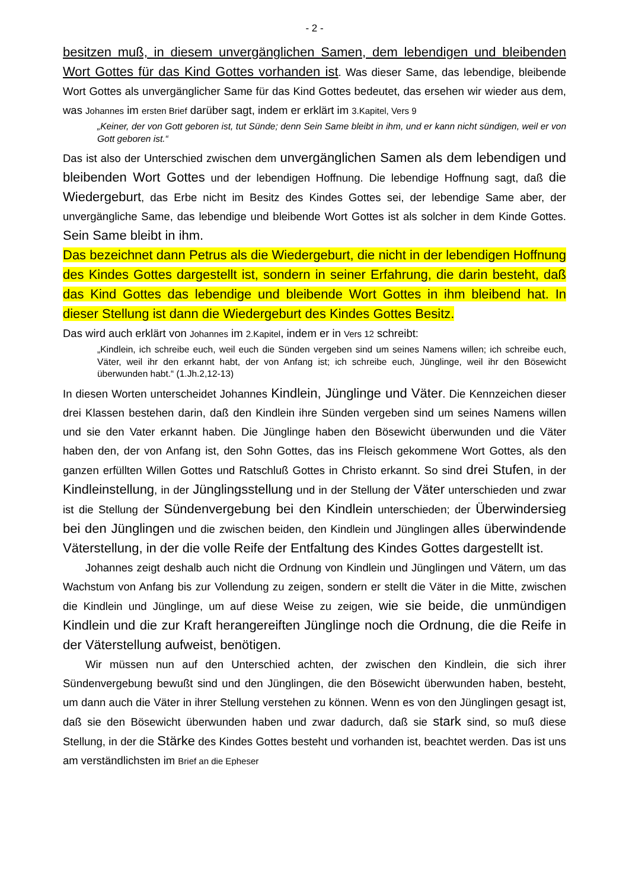- 2 -
besitzen muß, in diesem unvergänglichen Samen, dem lebendigen und bleibenden Wort Gottes für das Kind Gottes vorhanden ist. Was dieser Same, das lebendige, bleibende Wort Gottes als unvergänglicher Same für das Kind Gottes bedeutet, das ersehen wir wieder aus dem, was Johannes im ersten Brief darüber sagt, indem er erklärt im 3.Kapitel, Vers 9
„Keiner, der von Gott geboren ist, tut Sünde; denn Sein Same bleibt in ihm, und er kann nicht sündigen, weil er von Gott geboren ist.“
Das ist also der Unterschied zwischen dem unvergänglichen Samen als dem lebendigen und bleibenden Wort Gottes und der lebendigen Hoffnung. Die lebendige Hoffnung sagt, daß die Wiedergeburt, das Erbe nicht im Besitz des Kindes Gottes sei, der lebendige Same aber, der unvergängliche Same, das lebendige und bleibende Wort Gottes ist als solcher in dem Kinde Gottes. Sein Same bleibt in ihm.
Das bezeichnet dann Petrus als die Wiedergeburt, die nicht in der lebendigen Hoffnung des Kindes Gottes dargestellt ist, sondern in seiner Erfahrung, die darin besteht, daß das Kind Gottes das lebendige und bleibende Wort Gottes in ihm bleibend hat. In dieser Stellung ist dann die Wiedergeburt des Kindes Gottes Besitz.
Das wird auch erklärt von Johannes im 2.Kapitel, indem er in Vers 12 schreibt:
„Kindlein, ich schreibe euch, weil euch die Sünden vergeben sind um seines Namens willen; ich schreibe euch, Väter, weil ihr den erkannt habt, der von Anfang ist; ich schreibe euch, Jünglinge, weil ihr den Bösewicht überwunden habt.“ (1.Jh.2,12-13)
In diesen Worten unterscheidet Johannes Kindlein, Jünglinge und Väter. Die Kennzeichen dieser drei Klassen bestehen darin, daß den Kindlein ihre Sünden vergeben sind um seines Namens willen und sie den Vater erkannt haben. Die Jünglinge haben den Bösewicht überwunden und die Väter haben den, der von Anfang ist, den Sohn Gottes, das ins Fleisch gekommene Wort Gottes, als den ganzen erfüllten Willen Gottes und Ratschluß Gottes in Christo erkannt. So sind drei Stufen, in der Kindleinstellung, in der Jünglingsstellung und in der Stellung der Väter unterschieden und zwar ist die Stellung der Sündenvergebung bei den Kindlein unterschieden; der Überwindersieg bei den Jünglingen und die zwischen beiden, den Kindlein und Jünglingen alles überwindende Väterstellung, in der die volle Reife der Entfaltung des Kindes Gottes dargestellt ist.
Johannes zeigt deshalb auch nicht die Ordnung von Kindlein und Jünglingen und Vätern, um das Wachstum von Anfang bis zur Vollendung zu zeigen, sondern er stellt die Väter in die Mitte, zwischen die Kindlein und Jünglinge, um auf diese Weise zu zeigen, wie sie beide, die unmündigen Kindlein und die zur Kraft herangereiften Jünglinge noch die Ordnung, die die Reife in der Väterstellung aufweist, benötigen.
Wir müssen nun auf den Unterschied achten, der zwischen den Kindlein, die sich ihrer Sündenvergebung bewußt sind und den Jünglingen, die den Bösewicht überwunden haben, besteht, um dann auch die Väter in ihrer Stellung verstehen zu können. Wenn es von den Jünglingen gesagt ist, daß sie den Bösewicht überwunden haben und zwar dadurch, daß sie stark sind, so muß diese Stellung, in der die Stärke des Kindes Gottes besteht und vorhanden ist, beachtet werden. Das ist uns am verständlichsten im Brief an die Epheser